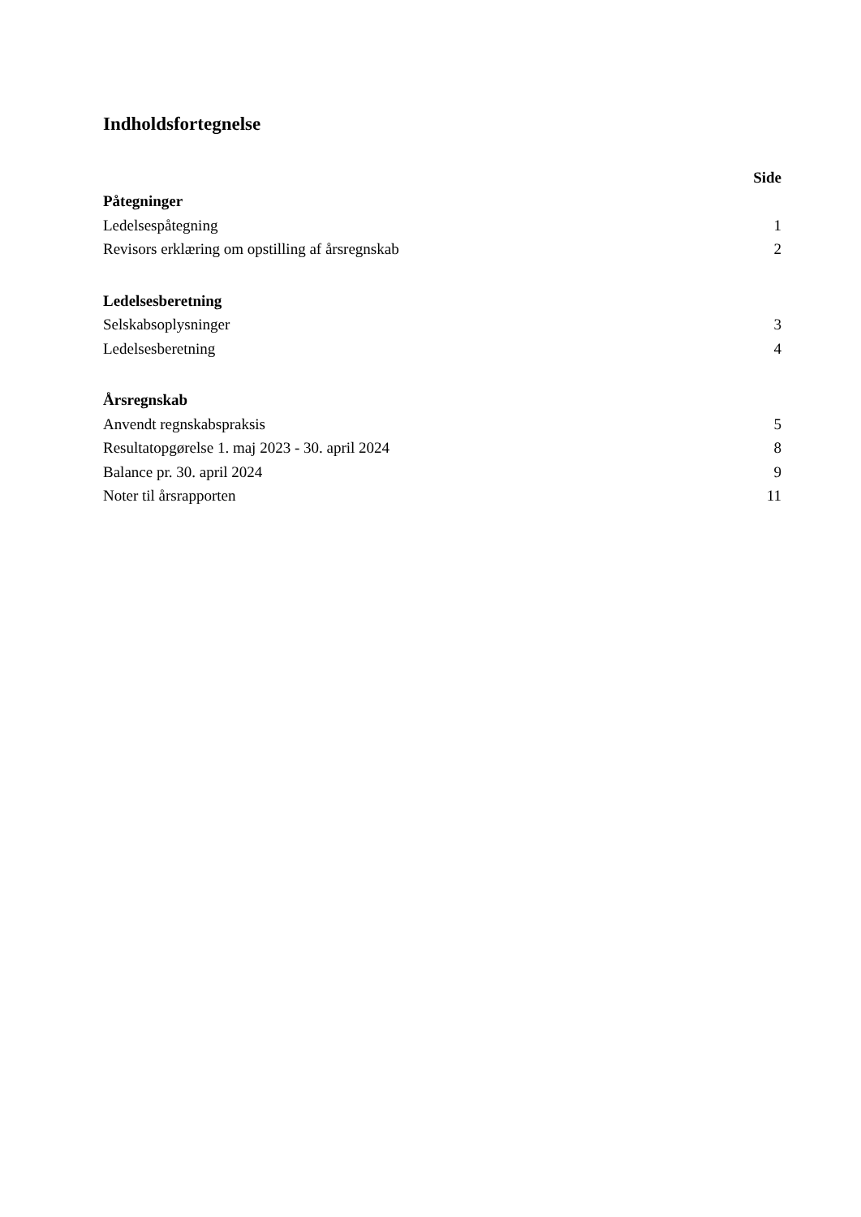Indholdsfortegnelse
| | Side |
| Påtegninger | |
| Ledelsespåtegning | 1 |
| Revisors erklæring om opstilling af årsregnskab | 2 |
| Ledelsesberetning | |
| Selskabsoplysninger | 3 |
| Ledelsesberetning | 4 |
| Årsregnskab | |
| Anvendt regnskabspraksis | 5 |
| Resultatopgørelse 1. maj 2023 - 30. april 2024 | 8 |
| Balance pr. 30. april 2024 | 9 |
| Noter til årsrapporten | 11 |